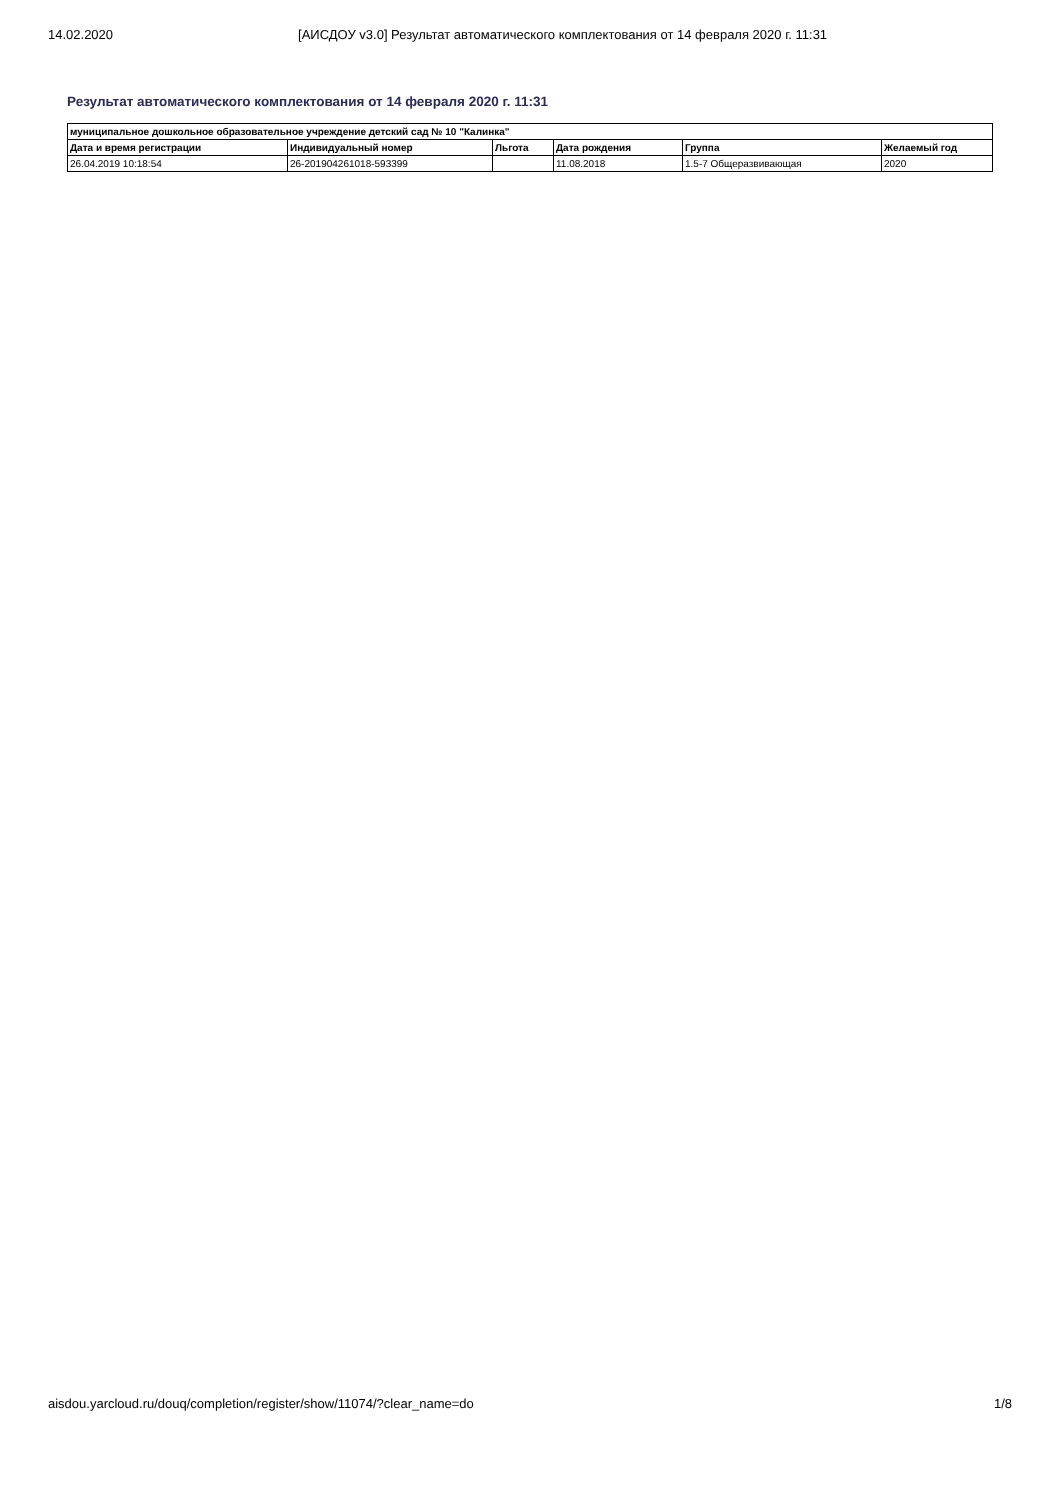14.02.2020 [АИСДОУ v3.0] Результат автоматического комплектования от 14 февраля 2020 г. 11:31
Результат автоматического комплектования от 14 февраля 2020 г. 11:31
| муниципальное дошкольное образовательное учреждение детский сад № 10 "Калинка" | | | | | |
| --- | --- | --- | --- | --- | --- |
| Дата и время регистрации | Индивидуальный номер | Льгота | Дата рождения | Группа | Желаемый год |
| 26.04.2019 10:18:54 | 26-201904261018-593399 | | 11.08.2018 | 1.5-7 Общеразвивающая | 2020 |
aisdou.yarcloud.ru/douq/completion/register/show/11074/?clear_name=do 1/8